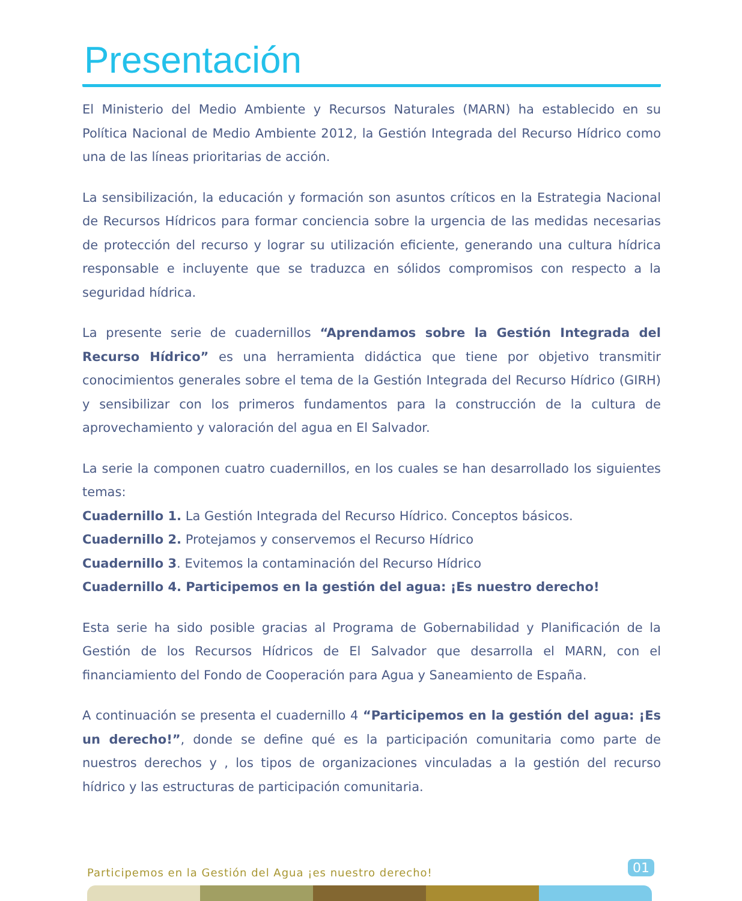Presentación
El Ministerio del Medio Ambiente y Recursos Naturales (MARN) ha establecido en su Política Nacional de Medio Ambiente 2012, la Gestión Integrada del Recurso Hídrico como una de las líneas prioritarias de acción.
La sensibilización, la educación y formación son asuntos críticos en la Estrategia Nacional de Recursos Hídricos para formar conciencia sobre la urgencia de las medidas necesarias de protección del recurso y lograr su utilización eficiente, generando una cultura hídrica responsable e incluyente que se traduzca en sólidos compromisos con respecto a la seguridad hídrica.
La presente serie de cuadernillos “Aprendamos sobre la Gestión Integrada del Recurso Hídrico” es una herramienta didáctica que tiene por objetivo transmitir conocimientos generales sobre el tema de la Gestión Integrada del Recurso Hídrico (GIRH) y sensibilizar con los primeros fundamentos para la construcción de la cultura de aprovechamiento y valoración del agua en El Salvador.
La serie la componen cuatro cuadernillos, en los cuales se han desarrollado los siguientes temas:
Cuadernillo 1. La Gestión Integrada del Recurso Hídrico. Conceptos básicos.
Cuadernillo 2. Protejamos y conservemos el Recurso Hídrico
Cuadernillo 3. Evitemos la contaminación del Recurso Hídrico
Cuadernillo 4. Participemos en la gestión del agua: ¡Es nuestro derecho!
Esta serie ha sido posible gracias al Programa de Gobernabilidad y Planificación de la Gestión de los Recursos Hídricos de El Salvador que desarrolla el MARN, con el financiamiento del Fondo de Cooperación para Agua y Saneamiento de España.
A continuación se presenta el cuadernillo 4 “Participemos en la gestión del agua: ¡Es un derecho!”, donde se define qué es la participación comunitaria como parte de nuestros derechos y , los tipos de organizaciones vinculadas a la gestión del recurso hídrico y las estructuras de participación comunitaria.
Participemos en la Gestión del Agua ¡es nuestro derecho! 01